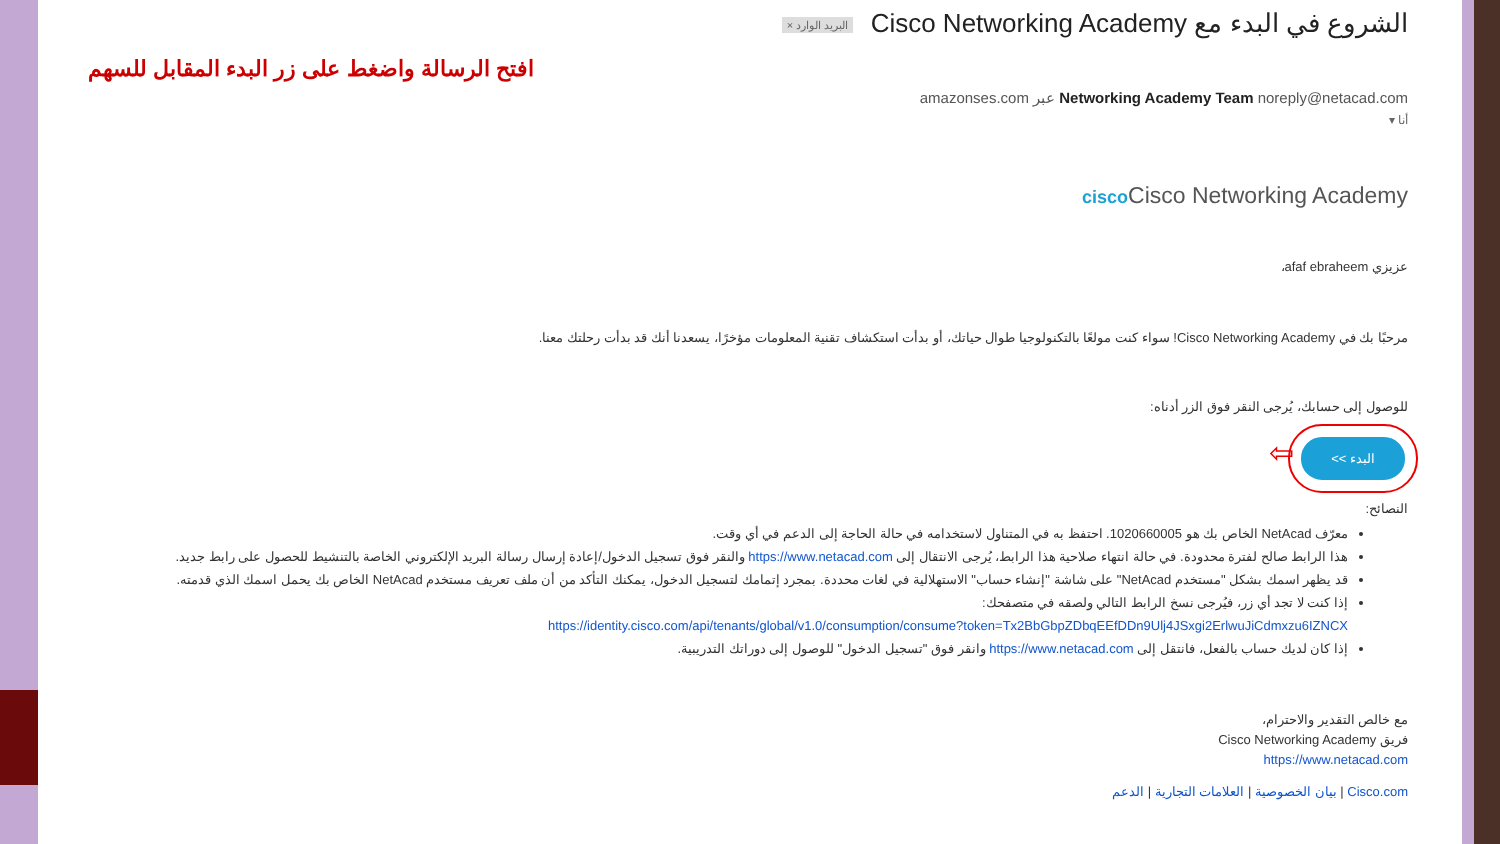الشروع في البدء مع Cisco Networking Academy البريد الوارد ×
افتح الرسالة واضغط على زر البدء المقابل للسهم
Networking Academy Team noreply@netacad.com عبر amazonses.com
أنا ▾
cisco Cisco Networking Academy
عزيزي afaf ebraheem،
مرحبًا بك في Cisco Networking Academy! سواء كنت مولعًا بالتكنولوجيا طوال حياتك، أو بدأت استكشاف تقنية المعلومات مؤخرًا، يسعدنا أنك قد بدأت رحلتك معنا.
للوصول إلى حسابك، يُرجى النقر فوق الزر أدناه:
البدء >> ⇦
النصائح:
معرّف NetAcad الخاص بك هو 1020660005. احتفظ به في المتناول لاستخدامه في حالة الحاجة إلى الدعم في أي وقت.
هذا الرابط صالح لفترة محدودة. في حالة انتهاء صلاحية هذا الرابط، يُرجى الانتقال إلى https://www.netacad.com والنقر فوق تسجيل الدخول/إعادة إرسال رسالة البريد الإلكتروني الخاصة بالتنشيط للحصول على رابط جديد.
قد يظهر اسمك بشكل "مستخدم NetAcad" على شاشة "إنشاء حساب" الاستهلالية في لغات محددة. بمجرد إتمامك لتسجيل الدخول، يمكنك التأكد من أن ملف تعريف مستخدم NetAcad الخاص بك يحمل اسمك الذي قدمته.
إذا كنت لا تجد أي زر، فيُرجى نسخ الرابط التالي ولصقه في متصفحك:
https://identity.cisco.com/api/tenants/global/v1.0/consumption/consume?token=Tx2BbGbpZDbqEEfDDn9Ulj4JSxgi2ErlwuJiCdmxzu6IZNCX
إذا كان لديك حساب بالفعل، فانتقل إلى https://www.netacad.com وانقر فوق "تسجيل الدخول" للوصول إلى دوراتك التدريبية.
مع خالص التقدير والاحترام،
فريق Cisco Networking Academy
https://www.netacad.com
Cisco.com | بيان الخصوصية | العلامات التجارية | الدعم